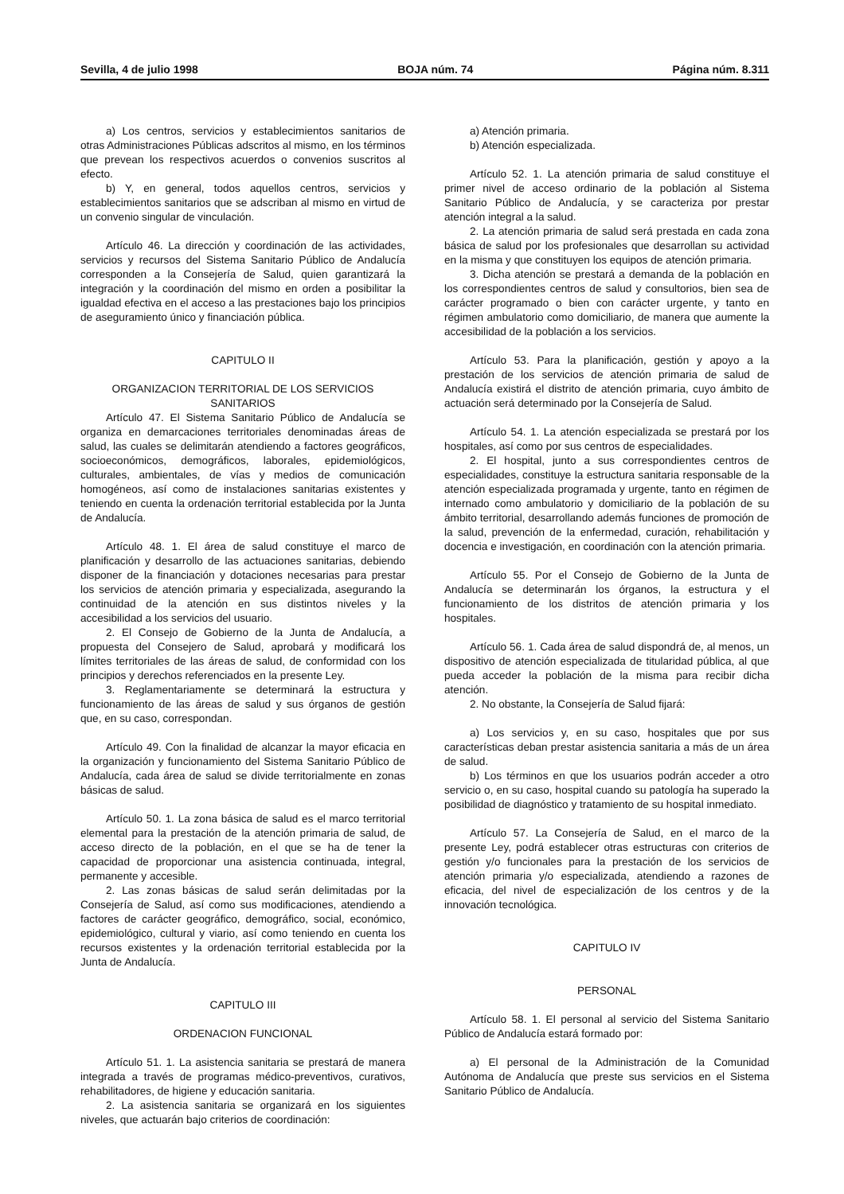Sevilla, 4 de julio 1998 BOJA núm. 74 Página núm. 8.311
a) Los centros, servicios y establecimientos sanitarios de otras Administraciones Públicas adscritos al mismo, en los términos que prevean los respectivos acuerdos o convenios suscritos al efecto.
b) Y, en general, todos aquellos centros, servicios y establecimientos sanitarios que se adscriban al mismo en virtud de un convenio singular de vinculación.
Artículo 46. La dirección y coordinación de las actividades, servicios y recursos del Sistema Sanitario Público de Andalucía corresponden a la Consejería de Salud, quien garantizará la integración y la coordinación del mismo en orden a posibilitar la igualdad efectiva en el acceso a las prestaciones bajo los principios de aseguramiento único y financiación pública.
CAPITULO II
ORGANIZACION TERRITORIAL DE LOS SERVICIOS SANITARIOS
Artículo 47. El Sistema Sanitario Público de Andalucía se organiza en demarcaciones territoriales denominadas áreas de salud, las cuales se delimitarán atendiendo a factores geográficos, socioeconómicos, demográficos, laborales, epidemiológicos, culturales, ambientales, de vías y medios de comunicación homogéneos, así como de instalaciones sanitarias existentes y teniendo en cuenta la ordenación territorial establecida por la Junta de Andalucía.
Artículo 48. 1. El área de salud constituye el marco de planificación y desarrollo de las actuaciones sanitarias, debiendo disponer de la financiación y dotaciones necesarias para prestar los servicios de atención primaria y especializada, asegurando la continuidad de la atención en sus distintos niveles y la accesibilidad a los servicios del usuario.
2. El Consejo de Gobierno de la Junta de Andalucía, a propuesta del Consejero de Salud, aprobará y modificará los límites territoriales de las áreas de salud, de conformidad con los principios y derechos referenciados en la presente Ley.
3. Reglamentariamente se determinará la estructura y funcionamiento de las áreas de salud y sus órganos de gestión que, en su caso, correspondan.
Artículo 49. Con la finalidad de alcanzar la mayor eficacia en la organización y funcionamiento del Sistema Sanitario Público de Andalucía, cada área de salud se divide territorialmente en zonas básicas de salud.
Artículo 50. 1. La zona básica de salud es el marco territorial elemental para la prestación de la atención primaria de salud, de acceso directo de la población, en el que se ha de tener la capacidad de proporcionar una asistencia continuada, integral, permanente y accesible.
2. Las zonas básicas de salud serán delimitadas por la Consejería de Salud, así como sus modificaciones, atendiendo a factores de carácter geográfico, demográfico, social, económico, epidemiológico, cultural y viario, así como teniendo en cuenta los recursos existentes y la ordenación territorial establecida por la Junta de Andalucía.
CAPITULO III
ORDENACION FUNCIONAL
Artículo 51. 1. La asistencia sanitaria se prestará de manera integrada a través de programas médico-preventivos, curativos, rehabilitadores, de higiene y educación sanitaria.
2. La asistencia sanitaria se organizará en los siguientes niveles, que actuarán bajo criterios de coordinación:
a) Atención primaria.
b) Atención especializada.
Artículo 52. 1. La atención primaria de salud constituye el primer nivel de acceso ordinario de la población al Sistema Sanitario Público de Andalucía, y se caracteriza por prestar atención integral a la salud.
2. La atención primaria de salud será prestada en cada zona básica de salud por los profesionales que desarrollan su actividad en la misma y que constituyen los equipos de atención primaria.
3. Dicha atención se prestará a demanda de la población en los correspondientes centros de salud y consultorios, bien sea de carácter programado o bien con carácter urgente, y tanto en régimen ambulatorio como domiciliario, de manera que aumente la accesibilidad de la población a los servicios.
Artículo 53. Para la planificación, gestión y apoyo a la prestación de los servicios de atención primaria de salud de Andalucía existirá el distrito de atención primaria, cuyo ámbito de actuación será determinado por la Consejería de Salud.
Artículo 54. 1. La atención especializada se prestará por los hospitales, así como por sus centros de especialidades.
2. El hospital, junto a sus correspondientes centros de especialidades, constituye la estructura sanitaria responsable de la atención especializada programada y urgente, tanto en régimen de internado como ambulatorio y domiciliario de la población de su ámbito territorial, desarrollando además funciones de promoción de la salud, prevención de la enfermedad, curación, rehabilitación y docencia e investigación, en coordinación con la atención primaria.
Artículo 55. Por el Consejo de Gobierno de la Junta de Andalucía se determinarán los órganos, la estructura y el funcionamiento de los distritos de atención primaria y los hospitales.
Artículo 56. 1. Cada área de salud dispondrá de, al menos, un dispositivo de atención especializada de titularidad pública, al que pueda acceder la población de la misma para recibir dicha atención.
2. No obstante, la Consejería de Salud fijará:
a) Los servicios y, en su caso, hospitales que por sus características deban prestar asistencia sanitaria a más de un área de salud.
b) Los términos en que los usuarios podrán acceder a otro servicio o, en su caso, hospital cuando su patología ha superado la posibilidad de diagnóstico y tratamiento de su hospital inmediato.
Artículo 57. La Consejería de Salud, en el marco de la presente Ley, podrá establecer otras estructuras con criterios de gestión y/o funcionales para la prestación de los servicios de atención primaria y/o especializada, atendiendo a razones de eficacia, del nivel de especialización de los centros y de la innovación tecnológica.
CAPITULO IV
PERSONAL
Artículo 58. 1. El personal al servicio del Sistema Sanitario Público de Andalucía estará formado por:
a) El personal de la Administración de la Comunidad Autónoma de Andalucía que preste sus servicios en el Sistema Sanitario Público de Andalucía.